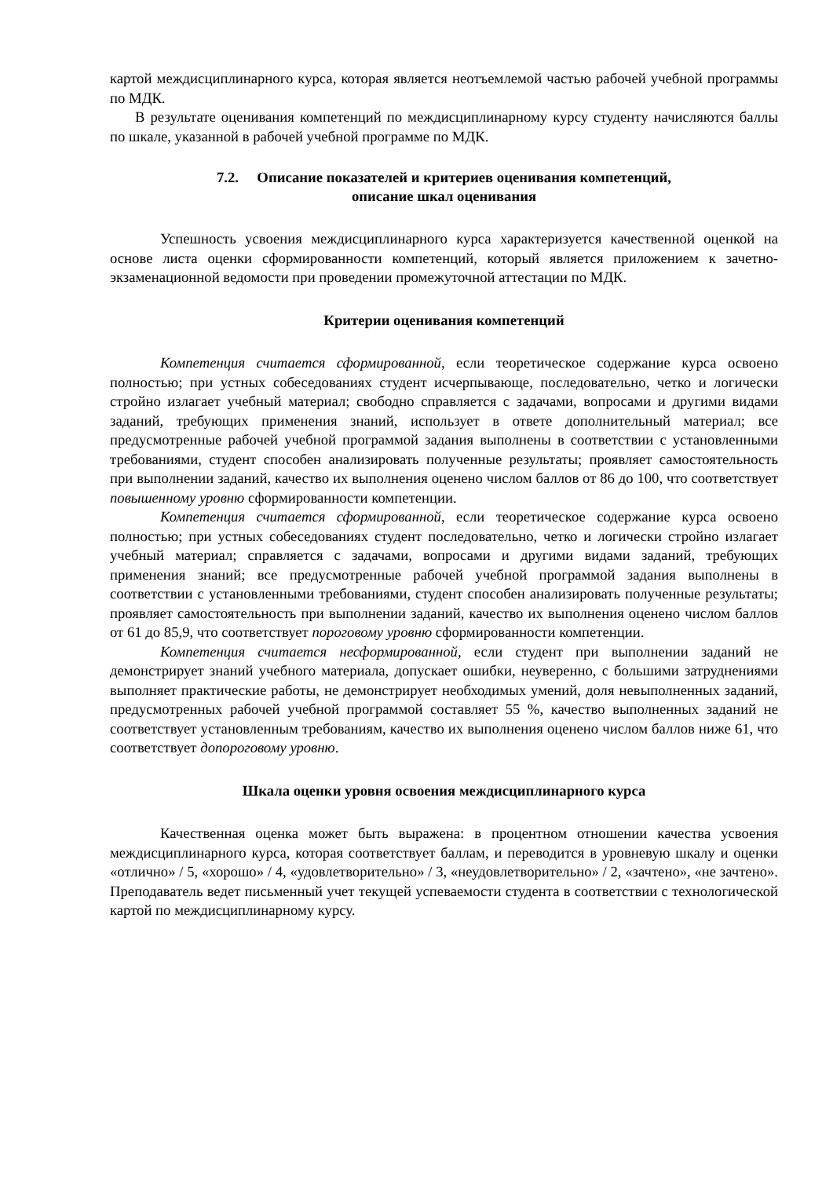картой междисциплинарного курса, которая является неотъемлемой частью рабочей учебной программы по МДК.
В результате оценивания компетенций по междисциплинарному курсу студенту начисляются баллы по шкале, указанной в рабочей учебной программе по МДК.
7.2. Описание показателей и критериев оценивания компетенций,
описание шкал оценивания
Успешность усвоения междисциплинарного курса характеризуется качественной оценкой на основе листа оценки сформированности компетенций, который является приложением к зачетно-экзаменационной ведомости при проведении промежуточной аттестации по МДК.
Критерии оценивания компетенций
Компетенция считается сформированной, если теоретическое содержание курса освоено полностью; при устных собеседованиях студент исчерпывающе, последовательно, четко и логически стройно излагает учебный материал; свободно справляется с задачами, вопросами и другими видами заданий, требующих применения знаний, использует в ответе дополнительный материал; все предусмотренные рабочей учебной программой задания выполнены в соответствии с установленными требованиями, студент способен анализировать полученные результаты; проявляет самостоятельность при выполнении заданий, качество их выполнения оценено числом баллов от 86 до 100, что соответствует повышенному уровню сформированности компетенции.
Компетенция считается сформированной, если теоретическое содержание курса освоено полностью; при устных собеседованиях студент последовательно, четко и логически стройно излагает учебный материал; справляется с задачами, вопросами и другими видами заданий, требующих применения знаний; все предусмотренные рабочей учебной программой задания выполнены в соответствии с установленными требованиями, студент способен анализировать полученные результаты; проявляет самостоятельность при выполнении заданий, качество их выполнения оценено числом баллов от 61 до 85,9, что соответствует пороговому уровню сформированности компетенции.
Компетенция считается несформированной, если студент при выполнении заданий не демонстрирует знаний учебного материала, допускает ошибки, неуверенно, с большими затруднениями выполняет практические работы, не демонстрирует необходимых умений, доля невыполненных заданий, предусмотренных рабочей учебной программой составляет 55 %, качество выполненных заданий не соответствует установленным требованиям, качество их выполнения оценено числом баллов ниже 61, что соответствует допороговому уровню.
Шкала оценки уровня освоения междисциплинарного курса
Качественная оценка может быть выражена: в процентном отношении качества усвоения междисциплинарного курса, которая соответствует баллам, и переводится в уровневую шкалу и оценки «отлично» / 5, «хорошо» / 4, «удовлетворительно» / 3, «неудовлетворительно» / 2, «зачтено», «не зачтено». Преподаватель ведет письменный учет текущей успеваемости студента в соответствии с технологической картой по междисциплинарному курсу.